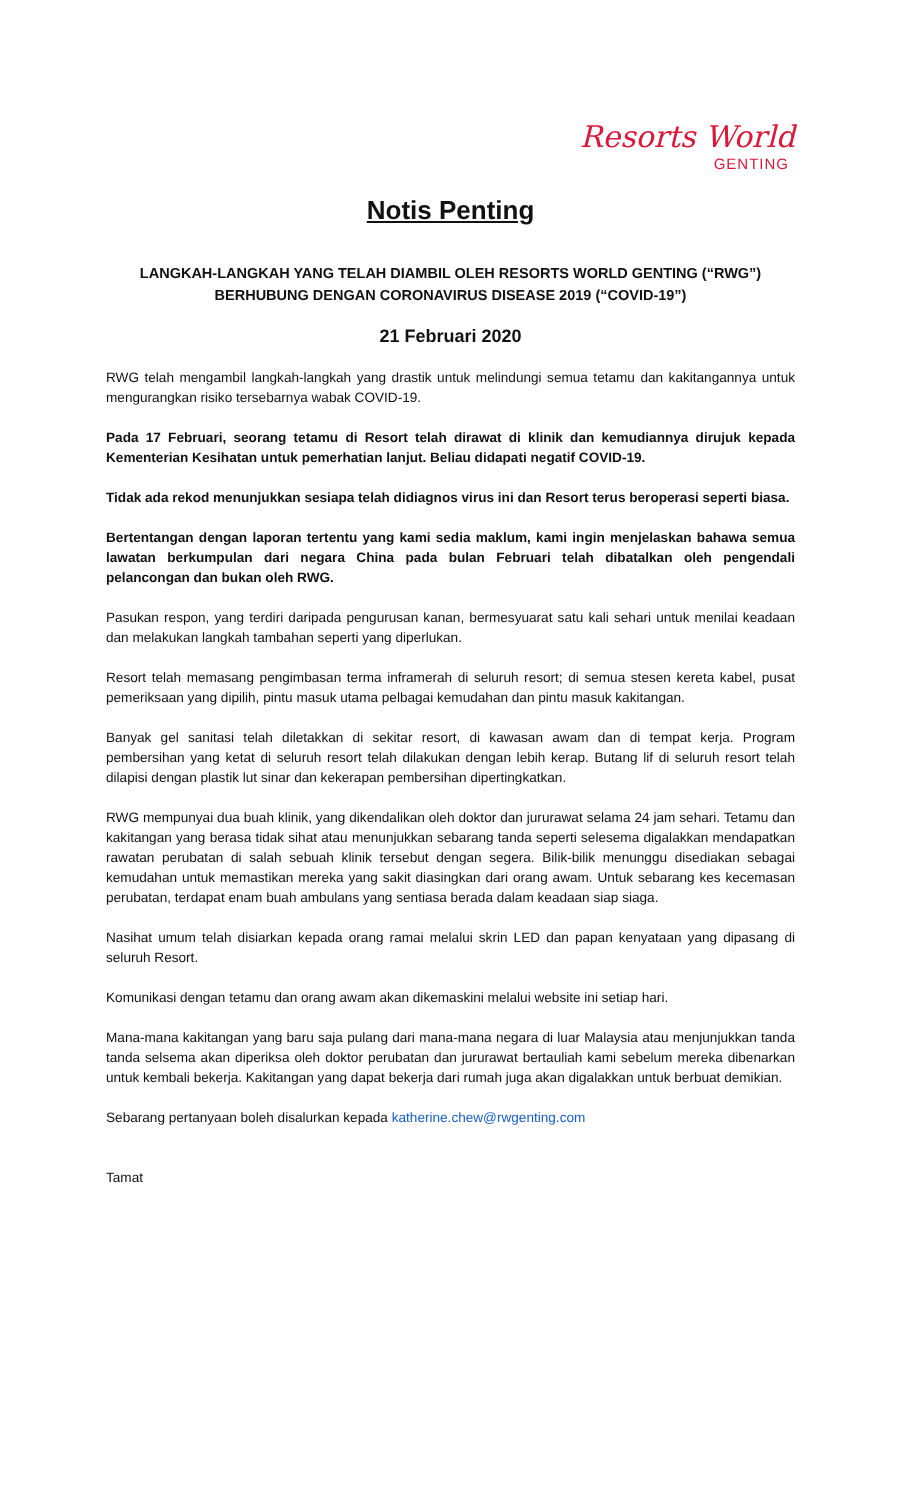Resorts World
GENTING
Notis Penting
LANGKAH-LANGKAH YANG TELAH DIAMBIL OLEH RESORTS WORLD GENTING (“RWG”)
BERHUBUNG DENGAN CORONAVIRUS DISEASE 2019 (“COVID-19”)
21 Februari 2020
RWG telah mengambil langkah-langkah yang drastik untuk melindungi semua tetamu dan kakitangannya untuk mengurangkan risiko tersebarnya wabak COVID-19.
Pada 17 Februari, seorang tetamu di Resort telah dirawat di klinik dan kemudiannya dirujuk kepada Kementerian Kesihatan untuk pemerhatian lanjut. Beliau didapati negatif COVID-19.
Tidak ada rekod menunjukkan sesiapa telah didiagnos virus ini dan Resort terus beroperasi seperti biasa.
Bertentangan dengan laporan tertentu yang kami sedia maklum, kami ingin menjelaskan bahawa semua lawatan berkumpulan dari negara China pada bulan Februari telah dibatalkan oleh pengendali pelancongan dan bukan oleh RWG.
Pasukan respon, yang terdiri daripada pengurusan kanan, bermesyuarat satu kali sehari untuk menilai keadaan dan melakukan langkah tambahan seperti yang diperlukan.
Resort telah memasang pengimbasan terma inframerah di seluruh resort; di semua stesen kereta kabel, pusat pemeriksaan yang dipilih, pintu masuk utama pelbagai kemudahan dan pintu masuk kakitangan.
Banyak gel sanitasi telah diletakkan di sekitar resort, di kawasan awam dan di tempat kerja. Program pembersihan yang ketat di seluruh resort telah dilakukan dengan lebih kerap. Butang lif di seluruh resort telah dilapisi dengan plastik lut sinar dan kekerapan pembersihan dipertingkatkan.
RWG mempunyai dua buah klinik, yang dikendalikan oleh doktor dan jururawat selama 24 jam sehari. Tetamu dan kakitangan yang berasa tidak sihat atau menunjukkan sebarang tanda seperti selesema digalakkan mendapatkan rawatan perubatan di salah sebuah klinik tersebut dengan segera. Bilik-bilik menunggu disediakan sebagai kemudahan untuk memastikan mereka yang sakit diasingkan dari orang awam. Untuk sebarang kes kecemasan perubatan, terdapat enam buah ambulans yang sentiasa berada dalam keadaan siap siaga.
Nasihat umum telah disiarkan kepada orang ramai melalui skrin LED dan papan kenyataan yang dipasang di seluruh Resort.
Komunikasi dengan tetamu dan orang awam akan dikemaskini melalui website ini setiap hari.
Mana-mana kakitangan yang baru saja pulang dari mana-mana negara di luar Malaysia atau menjunjukkan tanda tanda selsema akan diperiksa oleh doktor perubatan dan jururawat bertauliah kami sebelum mereka dibenarkan untuk kembali bekerja. Kakitangan yang dapat bekerja dari rumah juga akan digalakkan untuk berbuat demikian.
Sebarang pertanyaan boleh disalurkan kepada katherine.chew@rwgenting.com
Tamat